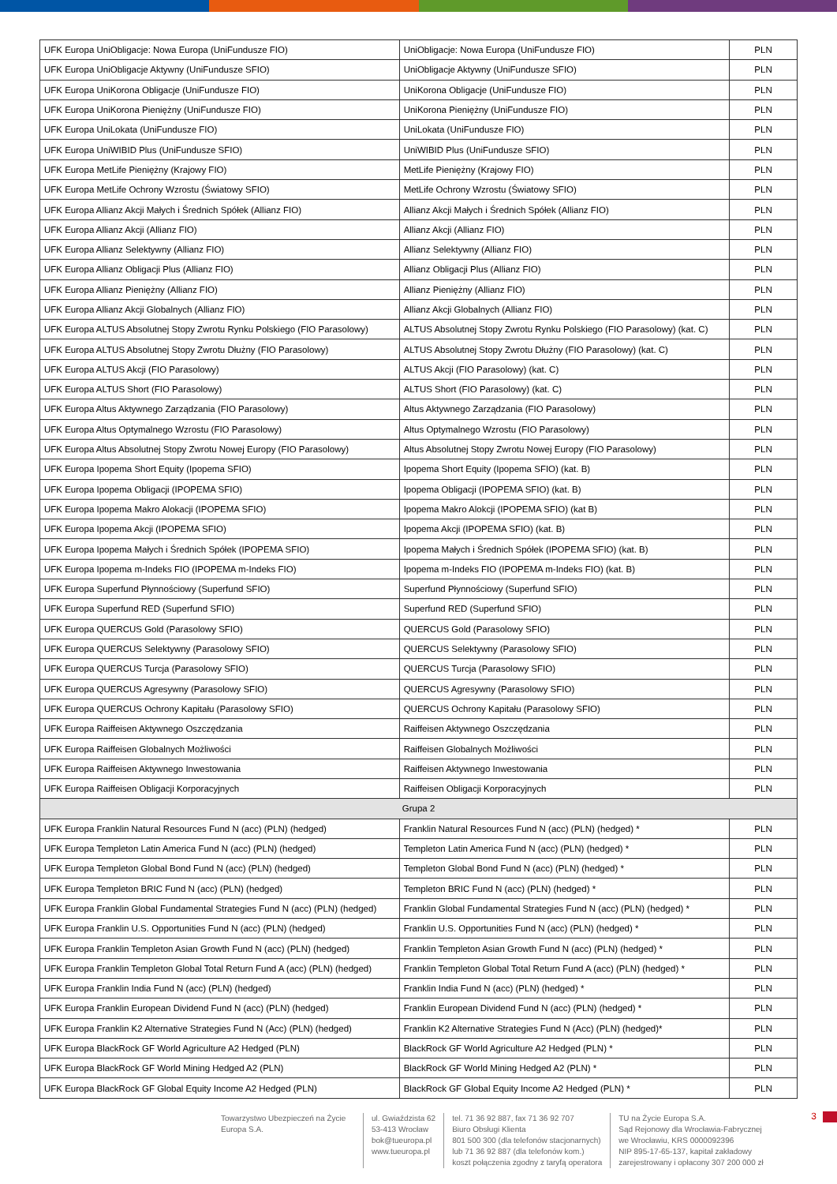| UFK Europa UniObligacje: Nowa Europa (UniFundusze FIO) | UniObligacje: Nowa Europa (UniFundusze FIO) | PLN |
| UFK Europa UniObligacje Aktywny (UniFundusze SFIO) | UniObligacje Aktywny (UniFundusze SFIO) | PLN |
| UFK Europa UniKorona Obligacje (UniFundusze FIO) | UniKorona Obligacje (UniFundusze FIO) | PLN |
| UFK Europa UniKorona Pieniężny (UniFundusze FIO) | UniKorona Pieniężny (UniFundusze FIO) | PLN |
| UFK Europa UniLokata (UniFundusze FIO) | UniLokata (UniFundusze FIO) | PLN |
| UFK Europa UniWIBID Plus (UniFundusze SFIO) | UniWIBID Plus (UniFundusze SFIO) | PLN |
| UFK Europa MetLife Pieniężny (Krajowy FIO) | MetLife Pieniężny (Krajowy FIO) | PLN |
| UFK Europa MetLife Ochrony Wzrostu (Światowy SFIO) | MetLife Ochrony Wzrostu (Światowy SFIO) | PLN |
| UFK Europa Allianz Akcji Małych i Średnich Spółek (Allianz FIO) | Allianz Akcji Małych i Średnich Spółek (Allianz FIO) | PLN |
| UFK Europa Allianz Akcji (Allianz FIO) | Allianz Akcji (Allianz FIO) | PLN |
| UFK Europa Allianz Selektywny (Allianz FIO) | Allianz Selektywny (Allianz FIO) | PLN |
| UFK Europa Allianz Obligacji Plus (Allianz FIO) | Allianz Obligacji Plus (Allianz FIO) | PLN |
| UFK Europa Allianz Pieniężny (Allianz FIO) | Allianz Pieniężny (Allianz FIO) | PLN |
| UFK Europa Allianz Akcji Globalnych (Allianz FIO) | Allianz Akcji Globalnych (Allianz FIO) | PLN |
| UFK Europa ALTUS Absolutnej Stopy Zwrotu Rynku Polskiego (FIO Parasolowy) | ALTUS Absolutnej Stopy Zwrotu Rynku Polskiego (FIO Parasolowy) (kat. C) | PLN |
| UFK Europa ALTUS Absolutnej Stopy Zwrotu Dłużny (FIO Parasolowy) | ALTUS Absolutnej Stopy Zwrotu Dłużny (FIO Parasolowy) (kat. C) | PLN |
| UFK Europa ALTUS Akcji (FIO Parasolowy) | ALTUS Akcji (FIO Parasolowy) (kat. C) | PLN |
| UFK Europa ALTUS Short (FIO Parasolowy) | ALTUS Short (FIO Parasolowy) (kat. C) | PLN |
| UFK Europa Altus Aktywnego Zarządzania (FIO Parasolowy) | Altus Aktywnego Zarządzania (FIO Parasolowy) | PLN |
| UFK Europa Altus Optymalnego Wzrostu (FIO Parasolowy) | Altus Optymalnego Wzrostu (FIO Parasolowy) | PLN |
| UFK Europa Altus Absolutnej Stopy Zwrotu Nowej Europy (FIO Parasolowy) | Altus Absolutnej Stopy Zwrotu Nowej Europy (FIO Parasolowy) | PLN |
| UFK Europa Ipopema Short Equity (Ipopema SFIO) | Ipopema Short Equity (Ipopema SFIO) (kat. B) | PLN |
| UFK Europa Ipopema Obligacji (IPOPEMA SFIO) | Ipopema Obligacji (IPOPEMA SFIO) (kat. B) | PLN |
| UFK Europa Ipopema Makro Alokacji (IPOPEMA SFIO) | Ipopema Makro Alokcji (IPOPEMA SFIO) (kat B) | PLN |
| UFK Europa Ipopema Akcji (IPOPEMA SFIO) | Ipopema Akcji (IPOPEMA SFIO) (kat. B) | PLN |
| UFK Europa Ipopema Małych i Średnich Spółek (IPOPEMA SFIO) | Ipopema Małych i Średnich Spółek (IPOPEMA SFIO) (kat. B) | PLN |
| UFK Europa Ipopema m-Indeks FIO (IPOPEMA m-Indeks FIO) | Ipopema m-Indeks FIO (IPOPEMA m-Indeks FIO) (kat. B) | PLN |
| UFK Europa Superfund Płynnościowy (Superfund SFIO) | Superfund Płynnościowy (Superfund SFIO) | PLN |
| UFK Europa Superfund RED (Superfund SFIO) | Superfund RED (Superfund SFIO) | PLN |
| UFK Europa QUERCUS Gold (Parasolowy SFIO) | QUERCUS Gold (Parasolowy SFIO) | PLN |
| UFK Europa QUERCUS Selektywny (Parasolowy SFIO) | QUERCUS Selektywny (Parasolowy SFIO) | PLN |
| UFK Europa QUERCUS Turcja (Parasolowy SFIO) | QUERCUS Turcja (Parasolowy SFIO) | PLN |
| UFK Europa QUERCUS Agresywny (Parasolowy SFIO) | QUERCUS Agresywny (Parasolowy SFIO) | PLN |
| UFK Europa QUERCUS Ochrony Kapitału (Parasolowy SFIO) | QUERCUS Ochrony Kapitału (Parasolowy SFIO) | PLN |
| UFK Europa Raiffeisen Aktywnego Oszczędzania | Raiffeisen Aktywnego Oszczędzania | PLN |
| UFK Europa Raiffeisen Globalnych Możliwości | Raiffeisen Globalnych Możliwości | PLN |
| UFK Europa Raiffeisen Aktywnego Inwestowania | Raiffeisen Aktywnego Inwestowania | PLN |
| UFK Europa Raiffeisen Obligacji Korporacyjnych | Raiffeisen Obligacji Korporacyjnych | PLN |
| Grupa 2 | | |
| UFK Europa Franklin Natural Resources Fund N (acc) (PLN) (hedged) | Franklin Natural Resources Fund N (acc) (PLN) (hedged) * | PLN |
| UFK Europa Templeton Latin America Fund N (acc) (PLN) (hedged) | Templeton Latin America Fund N (acc) (PLN) (hedged) * | PLN |
| UFK Europa Templeton Global Bond Fund N (acc) (PLN) (hedged) | Templeton Global Bond Fund N (acc) (PLN) (hedged) * | PLN |
| UFK Europa Templeton BRIC Fund N (acc) (PLN) (hedged) | Templeton BRIC Fund N (acc) (PLN) (hedged) * | PLN |
| UFK Europa Franklin Global Fundamental Strategies Fund N (acc) (PLN) (hedged) | Franklin Global Fundamental Strategies Fund N (acc) (PLN) (hedged) * | PLN |
| UFK Europa Franklin U.S. Opportunities Fund N (acc) (PLN) (hedged) | Franklin U.S. Opportunities Fund N (acc) (PLN) (hedged) * | PLN |
| UFK Europa Franklin Templeton Asian Growth Fund N (acc) (PLN) (hedged) | Franklin Templeton Asian Growth Fund N (acc) (PLN) (hedged) * | PLN |
| UFK Europa Franklin Templeton Global Total Return Fund A (acc) (PLN) (hedged) | Franklin Templeton Global Total Return Fund A (acc) (PLN) (hedged) * | PLN |
| UFK Europa Franklin India Fund N (acc) (PLN) (hedged) | Franklin India Fund N (acc) (PLN) (hedged) * | PLN |
| UFK Europa Franklin European Dividend Fund N (acc) (PLN) (hedged) | Franklin European Dividend Fund N (acc) (PLN) (hedged) * | PLN |
| UFK Europa Franklin K2 Alternative Strategies Fund N (Acc) (PLN) (hedged) | Franklin K2 Alternative Strategies Fund N (Acc) (PLN) (hedged)* | PLN |
| UFK Europa BlackRock GF World Agriculture A2 Hedged (PLN) | BlackRock GF World Agriculture A2 Hedged (PLN) * | PLN |
| UFK Europa BlackRock GF World Mining Hedged A2 (PLN) | BlackRock GF World Mining Hedged A2 (PLN) * | PLN |
| UFK Europa BlackRock GF Global Equity Income A2 Hedged (PLN) | BlackRock GF Global Equity Income A2 Hedged (PLN) * | PLN |
Towarzystwo Ubezpieczeń na Życie Europa S.A.
ul. Gwiaździsta 62
53-413 Wrocław
bok@tueuropa.pl
www.tueuropa.pl
tel. 71 36 92 887, fax 71 36 92 707
Biuro Obsługi Klienta
801 500 300 (dla telefonów stacjonarnych)
lub 71 36 92 887 (dla telefonów kom.)
koszt połączenia zgodny z taryfą operatora
TU na Życie Europa S.A.
Sąd Rejonowy dla Wrocławia-Fabrycznej
we Wrocławiu, KRS 0000092396
NIP 895-17-65-137, kapitał zakładowy
zarejestrowany i opłacony 307 200 000 zł
3